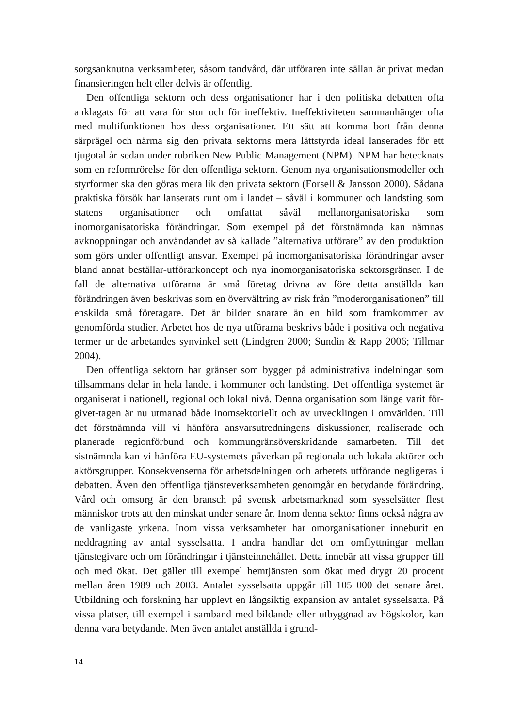sorgsanknutna verksamheter, såsom tandvård, där utföraren inte sällan är privat medan finansieringen helt eller delvis är offentlig.
Den offentliga sektorn och dess organisationer har i den politiska debatten ofta anklagats för att vara för stor och för ineffektiv. Ineffektiviteten sammanhänger ofta med multifunktionen hos dess organisationer. Ett sätt att komma bort från denna särprägel och närma sig den privata sektorns mera lättstyrda ideal lanserades för ett tjugotal år sedan under rubriken New Public Management (NPM). NPM har betecknats som en reformrörelse för den offentliga sektorn. Genom nya organisationsmodeller och styrformer ska den göras mera lik den privata sektorn (Forsell & Jansson 2000). Sådana praktiska försök har lanserats runt om i landet – såväl i kommuner och landsting som statens organisationer och omfattat såväl mellanorganisatoriska som inomorganisatoriska förändringar. Som exempel på det förstnämnda kan nämnas avknoppningar och användandet av så kallade ”alternativa utförare” av den produktion som görs under offentligt ansvar. Exempel på inomorganisatoriska förändringar avser bland annat beställar-utförarkoncept och nya inomorganisatoriska sektorsgränser. I de fall de alternativa utförarna är små företag drivna av före detta anställda kan förändringen även beskrivas som en övervältring av risk från ”moderorganisationen” till enskilda små företagare. Det är bilder snarare än en bild som framkommer av genomförda studier. Arbetet hos de nya utförarna beskrivs både i positiva och negativa termer ur de arbetandes synvinkel sett (Lindgren 2000; Sundin & Rapp 2006; Tillmar 2004).
Den offentliga sektorn har gränser som bygger på administrativa indelningar som tillsammans delar in hela landet i kommuner och landsting. Det offentliga systemet är organiserat i nationell, regional och lokal nivå. Denna organisation som länge varit för-givet-tagen är nu utmanad både inomsektoriellt och av utvecklingen i omvärlden. Till det förstnämnda vill vi hänföra ansvarsutredningens diskussioner, realiserade och planerade regionförbund och kommungränsöverskridande samarbeten. Till det sistnämnda kan vi hänföra EU-systemets påverkan på regionala och lokala aktörer och aktörsgrupper. Konsekvenserna för arbetsdelningen och arbetets utförande negligeras i debatten. Även den offentliga tjänsteverksamheten genomgår en betydande förändring. Vård och omsorg är den bransch på svensk arbetsmarknad som sysselsätter flest människor trots att den minskat under senare år. Inom denna sektor finns också några av de vanligaste yrkena. Inom vissa verksamheter har omorganisationer inneburit en neddragning av antal sysselsatta. I andra handlar det om omflyttningar mellan tjänstegivare och om förändringar i tjänsteinnehållet. Detta innebär att vissa grupper till och med ökat. Det gäller till exempel hemtjänsten som ökat med drygt 20 procent mellan åren 1989 och 2003. Antalet sysselsatta uppgår till 105 000 det senare året. Utbildning och forskning har upplevt en långsiktig expansion av antalet sysselsatta. På vissa platser, till exempel i samband med bildande eller utbyggnad av högskolor, kan denna vara betydande. Men även antalet anställda i grund-
14